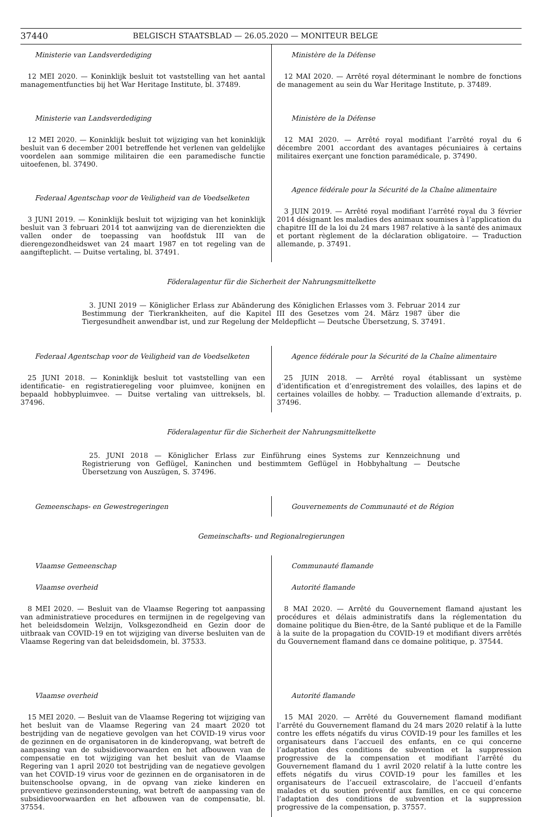37440 BELGISCH STAATSBLAD — 26.05.2020 — MONITEUR BELGE
Ministerie van Landsverdediging
12 MEI 2020. — Koninklijk besluit tot vaststelling van het aantal managementfuncties bij het War Heritage Institute, bl. 37489.
Ministerie van Landsverdediging
12 MEI 2020. — Koninklijk besluit tot wijziging van het koninklijk besluit van 6 december 2001 betreffende het verlenen van geldelijke voordelen aan sommige militairen die een paramedische functie uitoefenen, bl. 37490.
Federaal Agentschap voor de Veiligheid van de Voedselketen
3 JUNI 2019. — Koninklijk besluit tot wijziging van het koninklijk besluit van 3 februari 2014 tot aanwijzing van de dierenziekten die vallen onder de toepassing van hoofdstuk III van de dierengezondheidswet van 24 maart 1987 en tot regeling van de aangifteplicht. — Duitse vertaling, bl. 37491.
Ministère de la Défense
12 MAI 2020. — Arrêté royal déterminant le nombre de fonctions de management au sein du War Heritage Institute, p. 37489.
Ministère de la Défense
12 MAI 2020. — Arrêté royal modifiant l’arrêté royal du 6 décembre 2001 accordant des avantages pécuniaires à certains militaires exerçant une fonction paramédicale, p. 37490.
Agence fédérale pour la Sécurité de la Chaîne alimentaire
3 JUIN 2019. — Arrêté royal modifiant l’arrêté royal du 3 février 2014 désignant les maladies des animaux soumises à l’application du chapitre III de la loi du 24 mars 1987 relative à la santé des animaux et portant règlement de la déclaration obligatoire. — Traduction allemande, p. 37491.
Föderalagentur für die Sicherheit der Nahrungsmittelkette
3. JUNI 2019 — Königlicher Erlass zur Abänderung des Königlichen Erlasses vom 3. Februar 2014 zur Bestimmung der Tierkrankheiten, auf die Kapitel III des Gesetzes vom 24. März 1987 über die Tiergesundheit anwendbar ist, und zur Regelung der Meldepflicht — Deutsche Übersetzung, S. 37491.
Federaal Agentschap voor de Veiligheid van de Voedselketen
25 JUNI 2018. — Koninklijk besluit tot vaststelling van een identificatie- en registratieregeling voor pluimvee, konijnen en bepaald hobbypluimvee. — Duitse vertaling van uittreksels, bl. 37496.
Agence fédérale pour la Sécurité de la Chaîne alimentaire
25 JUIN 2018. — Arrêté royal établissant un système d’identification et d’enregistrement des volailles, des lapins et de certaines volailles de hobby. — Traduction allemande d’extraits, p. 37496.
Föderalagentur für die Sicherheit der Nahrungsmittelkette
25. JUNI 2018 — Königlicher Erlass zur Einführung eines Systems zur Kennzeichnung und Registrierung von Geflügel, Kaninchen und bestimmtem Geflügel in Hobbyhaltung — Deutsche Übersetzung von Auszügen, S. 37496.
Gemeenschaps- en Gewestregeringen Gouvernements de Communauté et de Région
Gemeinschafts- und Regionalregierungen
Vlaamse Gemeenschap
Vlaamse overheid
8 MEI 2020. — Besluit van de Vlaamse Regering tot aanpassing van administratieve procedures en termijnen in de regelgeving van het beleidsdomein Welzijn, Volksgezondheid en Gezin door de uitbraak van COVID-19 en tot wijziging van diverse besluiten van de Vlaamse Regering van dat beleidsdomein, bl. 37533.
Vlaamse overheid
15 MEI 2020. — Besluit van de Vlaamse Regering tot wijziging van het besluit van de Vlaamse Regering van 24 maart 2020 tot bestrijding van de negatieve gevolgen van het COVID-19 virus voor de gezinnen en de organisatoren in de kinderopvang, wat betreft de aanpassing van de subsidievoorwaarden en het afbouwen van de compensatie en tot wijziging van het besluit van de Vlaamse Regering van 1 april 2020 tot bestrijding van de negatieve gevolgen van het COVID-19 virus voor de gezinnen en de organisatoren in de buitenschoolse opvang, in de opvang van zieke kinderen en preventieve gezinsondersteuning, wat betreft de aanpassing van de subsidievoorwaarden en het afbouwen van de compensatie, bl. 37554.
Communauté flamande
Autorité flamande
8 MAI 2020. — Arrêté du Gouvernement flamand ajustant les procédures et délais administratifs dans la réglementation du domaine politique du Bien-être, de la Santé publique et de la Famille à la suite de la propagation du COVID-19 et modifiant divers arrêtés du Gouvernement flamand dans ce domaine politique, p. 37544.
Autorité flamande
15 MAI 2020. — Arrêté du Gouvernement flamand modifiant l’arrêté du Gouvernement flamand du 24 mars 2020 relatif à la lutte contre les effets négatifs du virus COVID-19 pour les familles et les organisateurs dans l’accueil des enfants, en ce qui concerne l’adaptation des conditions de subvention et la suppression progressive de la compensation et modifiant l’arrêté du Gouvernement flamand du 1 avril 2020 relatif à la lutte contre les effets négatifs du virus COVID-19 pour les familles et les organisateurs de l’accueil extrascolaire, de l’accueil d’enfants malades et du soutien préventif aux familles, en ce qui concerne l’adaptation des conditions de subvention et la suppression progressive de la compensation, p. 37557.